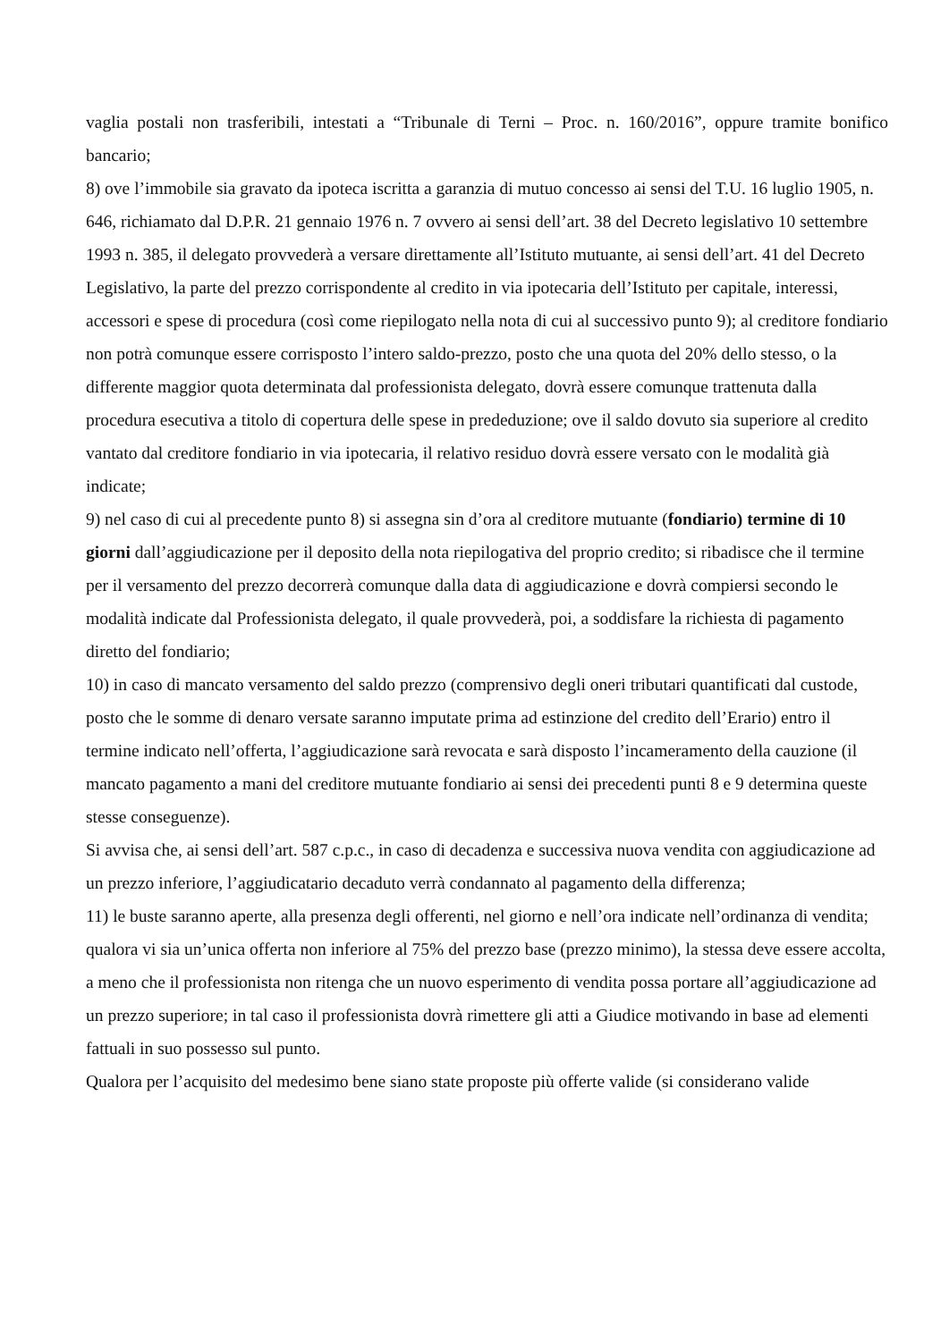vaglia postali non trasferibili, intestati a “Tribunale di Terni – Proc. n. 160/2016”, oppure tramite bonifico bancario;
8) ove l’immobile sia gravato da ipoteca iscritta a garanzia di mutuo concesso ai sensi del T.U. 16 luglio 1905, n. 646, richiamato dal D.P.R. 21 gennaio 1976 n. 7 ovvero ai sensi dell’art. 38 del Decreto legislativo 10 settembre 1993 n. 385, il delegato provvederà a versare direttamente all’Istituto mutuante, ai sensi dell’art. 41 del Decreto Legislativo, la parte del prezzo corrispondente al credito in via ipotecaria dell’Istituto per capitale, interessi, accessori e spese di procedura (così come riepilogato nella nota di cui al successivo punto 9); al creditore fondiario non potrà comunque essere corrisposto l’intero saldo-prezzo, posto che una quota del 20% dello stesso, o la differente maggior quota determinata dal professionista delegato, dovrà essere comunque trattenuta dalla procedura esecutiva a titolo di copertura delle spese in prededuzione; ove il saldo dovuto sia superiore al credito vantato dal creditore fondiario in via ipotecaria, il relativo residuo dovrà essere versato con le modalità già indicate;
9) nel caso di cui al precedente punto 8) si assegna sin d’ora al creditore mutuante (fondiario) termine di 10 giorni dall’aggiudicazione per il deposito della nota riepilogativa del proprio credito; si ribadisce che il termine per il versamento del prezzo decorrerà comunque dalla data di aggiudicazione e dovrà compiersi secondo le modalità indicate dal Professionista delegato, il quale provvederà, poi, a soddisfare la richiesta di pagamento diretto del fondiario;
10) in caso di mancato versamento del saldo prezzo (comprensivo degli oneri tributari quantificati dal custode, posto che le somme di denaro versate saranno imputate prima ad estinzione del credito dell’Erario) entro il termine indicato nell’offerta, l’aggiudicazione sarà revocata e sarà disposto l’incameramento della cauzione (il mancato pagamento a mani del creditore mutuante fondiario ai sensi dei precedenti punti 8 e 9 determina queste stesse conseguenze).
Si avvisa che, ai sensi dell’art. 587 c.p.c., in caso di decadenza e successiva nuova vendita con aggiudicazione ad un prezzo inferiore, l’aggiudicatario decaduto verrà condannato al pagamento della differenza;
11) le buste saranno aperte, alla presenza degli offerenti, nel giorno e nell’ora indicate nell’ordinanza di vendita; qualora vi sia un’unica offerta non inferiore al 75% del prezzo base (prezzo minimo), la stessa deve essere accolta, a meno che il professionista non ritenga che un nuovo esperimento di vendita possa portare all’aggiudicazione ad un prezzo superiore; in tal caso il professionista dovrà rimettere gli atti a Giudice motivando in base ad elementi fattuali in suo possesso sul punto.
Qualora per l’acquisito del medesimo bene siano state proposte più offerte valide (si considerano valide